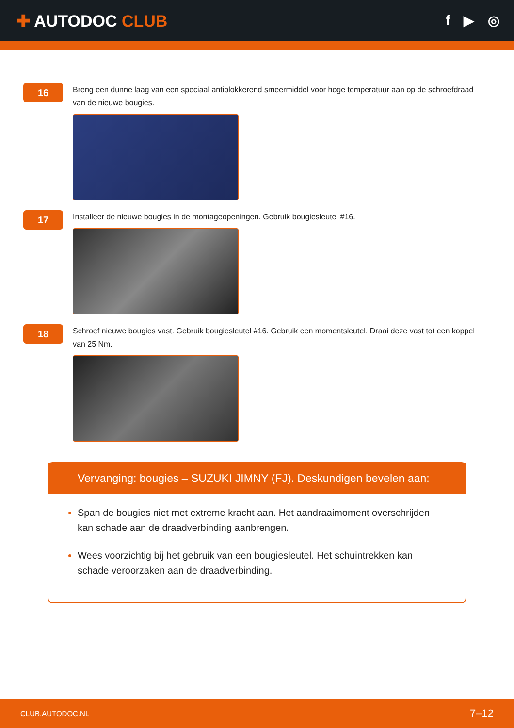✚ AUTODOC CLUB
f ▶ ◎
16
Breng een dunne laag van een speciaal antiblokkerend smeermiddel voor hoge temperatuur aan op de schroefdraad van de nieuwe bougies.
17
Installeer de nieuwe bougies in de montageopeningen. Gebruik bougiesleutel #16.
18
Schroef nieuwe bougies vast. Gebruik bougiesleutel #16. Gebruik een momentsleutel. Draai deze vast tot een koppel van 25 Nm.
Vervanging: bougies – SUZUKI JIMNY (FJ). Deskundigen bevelen aan:
Span de bougies niet met extreme kracht aan. Het aandraaimoment overschrijden kan schade aan de draadverbinding aanbrengen.
Wees voorzichtig bij het gebruik van een bougiesleutel. Het schuintrekken kan schade veroorzaken aan de draadverbinding.
CLUB.AUTODOC.NL 7–12